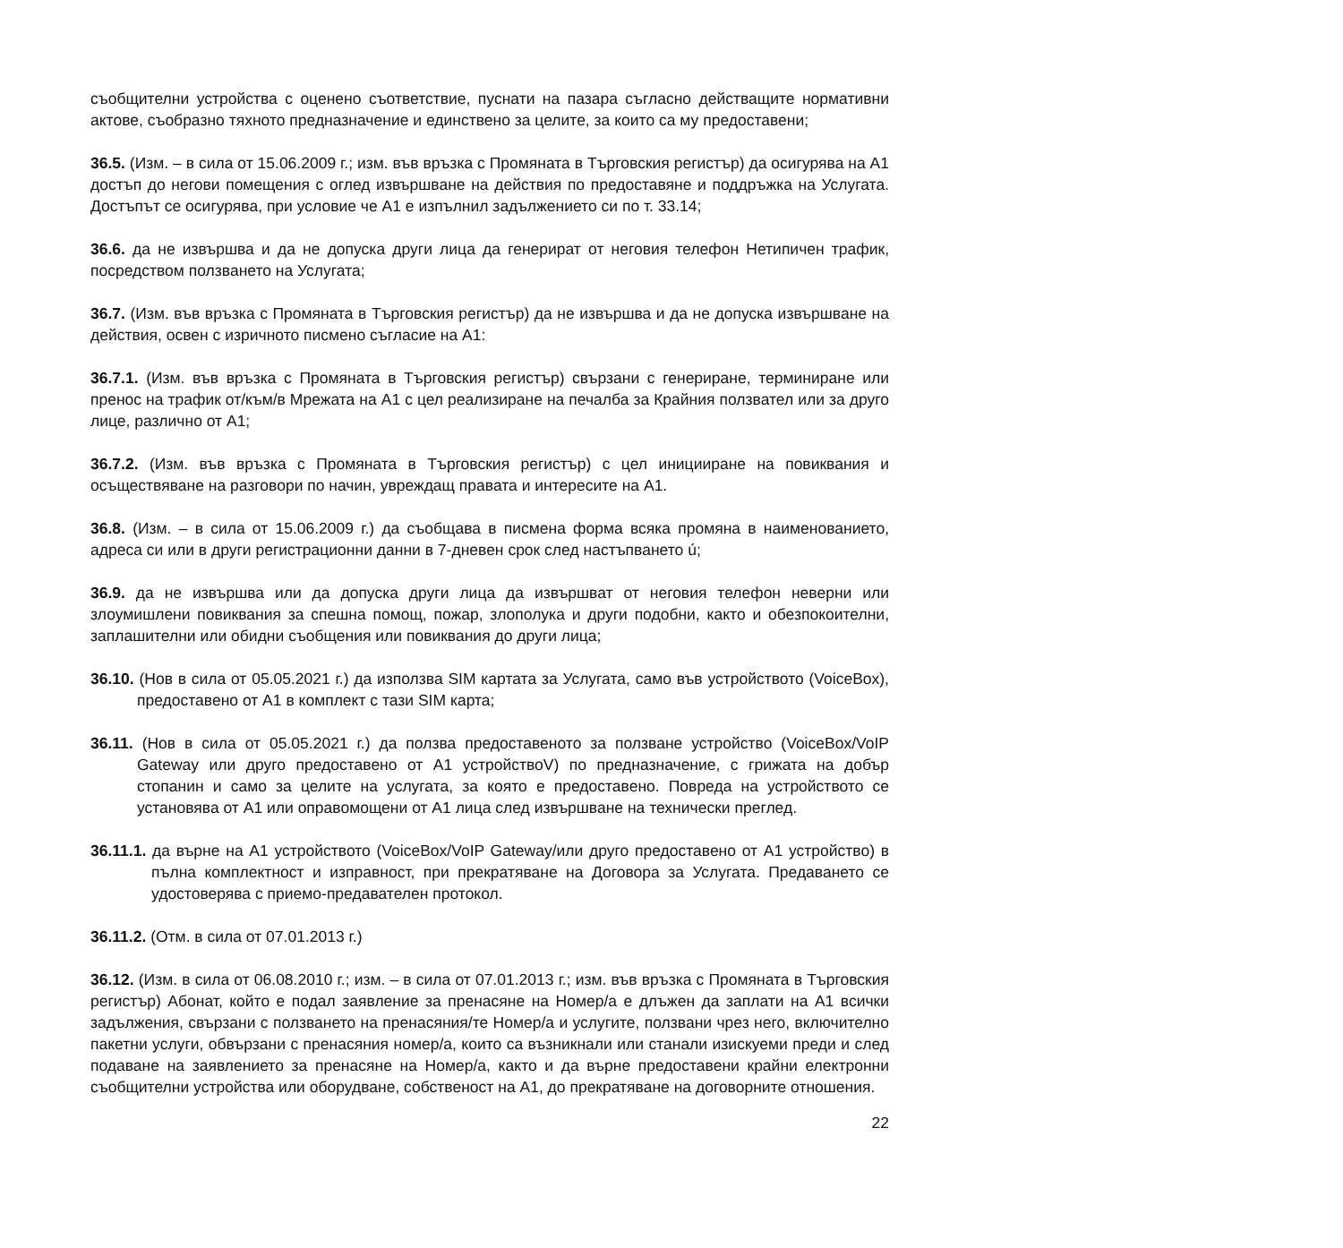съобщителни устройства с оценено съответствие, пуснати на пазара съгласно действащите нормативни актове, съобразно тяхното предназначение и единствено за целите, за които са му предоставени;
36.5. (Изм. – в сила от 15.06.2009 г.; изм. във връзка с Промяната в Търговския регистър) да осигурява на А1 достъп до негови помещения с оглед извършване на действия по предоставяне и поддръжка на Услугата. Достъпът се осигурява, при условие че А1 е изпълнил задължението си по т. 33.14;
36.6. да не извършва и да не допуска други лица да генерират от неговия телефон Нетипичен трафик, посредством ползването на Услугата;
36.7. (Изм. във връзка с Промяната в Търговския регистър) да не извършва и да не допуска извършване на действия, освен с изричното писмено съгласие на А1:
36.7.1. (Изм. във връзка с Промяната в Търговския регистър) свързани с генериране, терминиране или пренос на трафик от/към/в Мрежата на А1 с цел реализиране на печалба за Крайния ползвател или за друго лице, различно от А1;
36.7.2. (Изм. във връзка с Промяната в Търговския регистър) с цел иницииране на повиквания и осъществяване на разговори по начин, увреждащ правата и интересите на А1.
36.8. (Изм. – в сила от 15.06.2009 г.) да съобщава в писмена форма всяка промяна в наименованието, адреса си или в други регистрационни данни в 7-дневен срок след настъпването ú;
36.9. да не извършва или да допуска други лица да извършват от неговия телефон неверни или злоумишлени повиквания за спешна помощ, пожар, злополука и други подобни, както и обезпокоителни, заплашителни или обидни съобщения или повиквания до други лица;
36.10. (Нов в сила от 05.05.2021 г.) да използва SIM картата за Услугата, само във устройството (VoiceBox), предоставено от А1 в комплект с тази SIM карта;
36.11. (Нов в сила от 05.05.2021 г.) да ползва предоставеното за ползване устройство (VoiceBox/VoIP Gateway или друго предоставено от А1 устройствоV) по предназначение, с грижата на добър стопанин и само за целите на услугата, за която е предоставено. Повреда на устройството се установява от А1 или оправомощени от А1 лица след извършване на технически преглед.
36.11.1. да върне на А1 устройството (VoiceBox/VoIP Gateway/или друго предоставено от А1 устройство) в пълна комплектност и изправност, при прекратяване на Договора за Услугата. Предаването се удостоверява с приемо-предавателен протокол.
36.11.2. (Отм. в сила от 07.01.2013 г.)
36.12. (Изм. в сила от 06.08.2010 г.; изм. – в сила от 07.01.2013 г.; изм. във връзка с Промяната в Търговския регистър) Абонат, който е подал заявление за пренасяне на Номер/а е длъжен да заплати на А1 всички задължения, свързани с ползването на пренасяния/те Номер/а и услугите, ползвани чрез него, включително пакетни услуги, обвързани с пренасяния номер/а, които са възникнали или станали изискуеми преди и след подаване на заявлението за пренасяне на Номер/а, както и да върне предоставени крайни електронни съобщителни устройства или оборудване, собственост на А1, до прекратяване на договорните отношения.
22